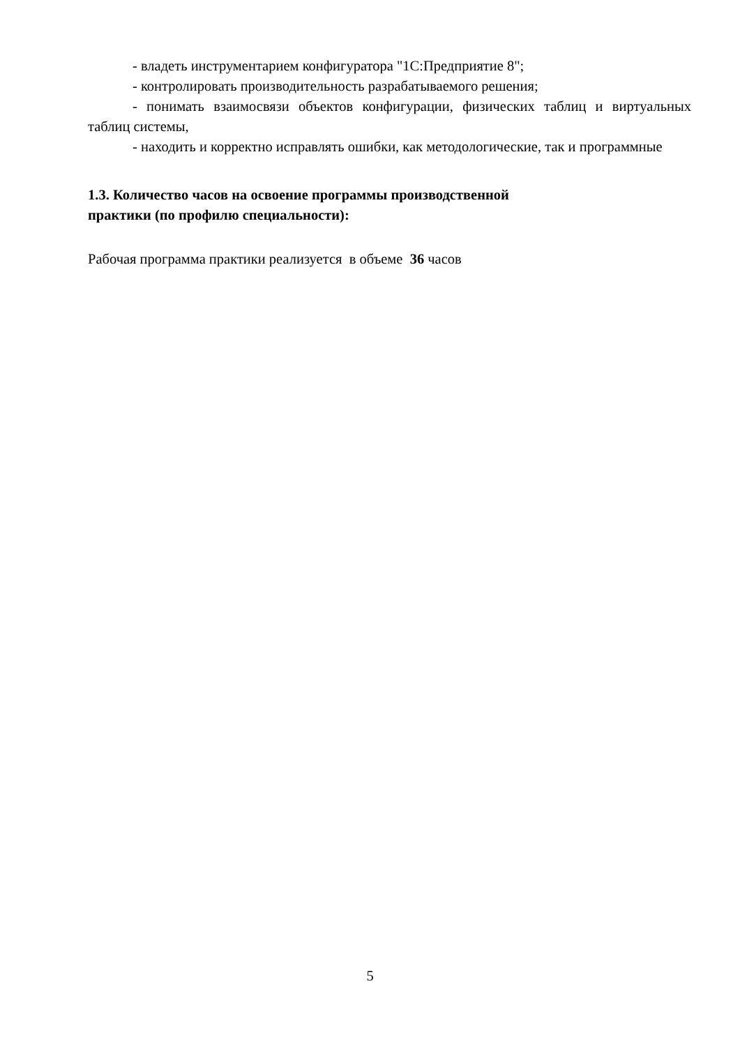- владеть инструментарием конфигуратора "1С:Предприятие 8";
- контролировать производительность разрабатываемого решения;
- понимать взаимосвязи объектов конфигурации, физических таблиц и виртуальных таблиц системы,
- находить и корректно исправлять ошибки, как методологические, так и программные
1.3. Количество часов на освоение программы производственной
практики (по профилю специальности):
Рабочая программа практики реализуется в объеме 36 часов
5